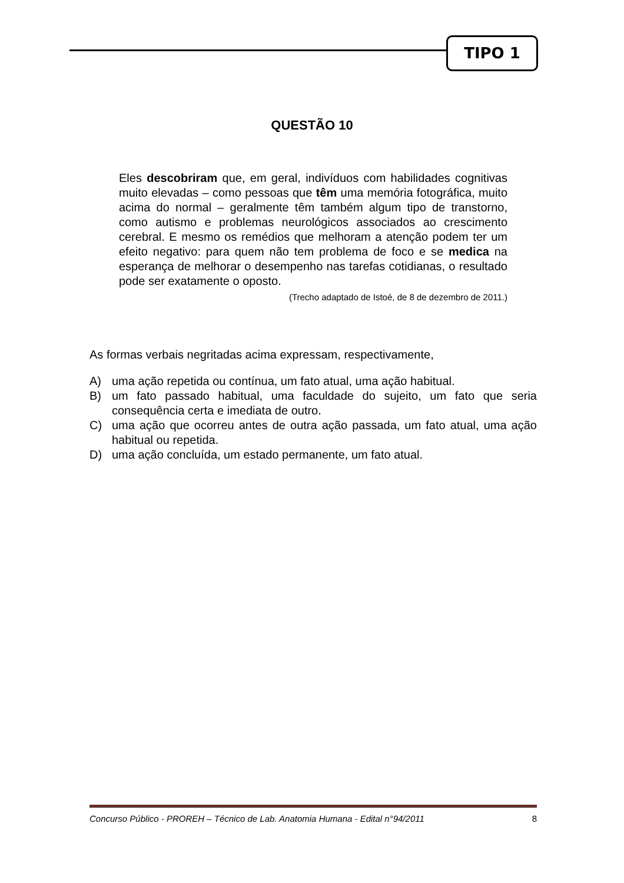TIPO 1
QUESTÃO 10
Eles descobriram que, em geral, indivíduos com habilidades cognitivas muito elevadas – como pessoas que têm uma memória fotográfica, muito acima do normal – geralmente têm também algum tipo de transtorno, como autismo e problemas neurológicos associados ao crescimento cerebral. E mesmo os remédios que melhoram a atenção podem ter um efeito negativo: para quem não tem problema de foco e se medica na esperança de melhorar o desempenho nas tarefas cotidianas, o resultado pode ser exatamente o oposto.
(Trecho adaptado de Istoé, de 8 de dezembro de 2011.)
As formas verbais negritadas acima expressam, respectivamente,
A) uma ação repetida ou contínua, um fato atual, uma ação habitual.
B) um fato passado habitual, uma faculdade do sujeito, um fato que seria consequência certa e imediata de outro.
C) uma ação que ocorreu antes de outra ação passada, um fato atual, uma ação habitual ou repetida.
D) uma ação concluída, um estado permanente, um fato atual.
Concurso Público - PROREH – Técnico de Lab. Anatomia Humana - Edital n°94/2011 8